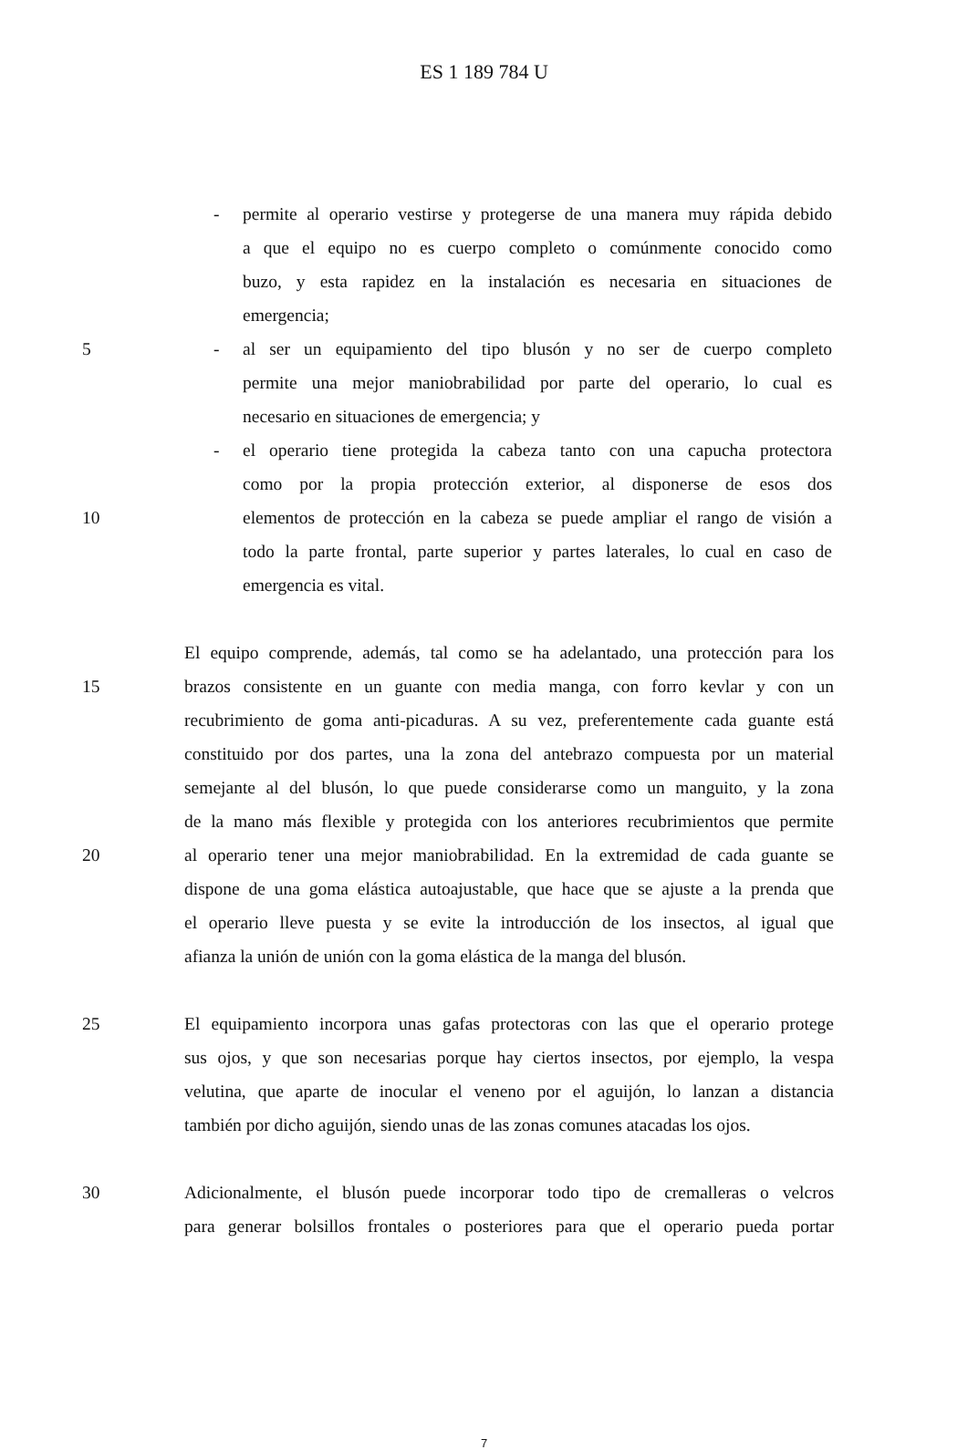ES 1 189 784 U
- permite al operario vestirse y protegerse de una manera muy rápida debido
a que el equipo no es cuerpo completo o comúnmente conocido como
buzo, y esta rapidez en la instalación es necesaria en situaciones de
emergencia;
5 - al ser un equipamiento del tipo blusón y no ser de cuerpo completo
permite una mejor maniobrabilidad por parte del operario, lo cual es
necesario en situaciones de emergencia; y
- el operario tiene protegida la cabeza tanto con una capucha protectora
como por la propia protección exterior, al disponerse de esos dos
10 elementos de protección en la cabeza se puede ampliar el rango de visión a
todo la parte frontal, parte superior y partes laterales, lo cual en caso de
emergencia es vital.
El equipo comprende, además, tal como se ha adelantado, una protección para los
15 brazos consistente en un guante con media manga, con forro kevlar y con un
recubrimiento de goma anti-picaduras. A su vez, preferentemente cada guante está
constituido por dos partes, una la zona del antebrazo compuesta por un material
semejante al del blusón, lo que puede considerarse como un manguito, y la zona
de la mano más flexible y protegida con los anteriores recubrimientos que permite
20 al operario tener una mejor maniobrabilidad. En la extremidad de cada guante se
dispone de una goma elástica autoajustable, que hace que se ajuste a la prenda que
el operario lleve puesta y se evite la introducción de los insectos, al igual que
afianza la unión de unión con la goma elástica de la manga del blusón.
25 El equipamiento incorpora unas gafas protectoras con las que el operario protege
sus ojos, y que son necesarias porque hay ciertos insectos, por ejemplo, la vespa
velutina, que aparte de inocular el veneno por el aguijón, lo lanzan a distancia
también por dicho aguijón, siendo unas de las zonas comunes atacadas los ojos.
30 Adicionalmente, el blusón puede incorporar todo tipo de cremalleras o velcros
para generar bolsillos frontales o posteriores para que el operario pueda portar
7